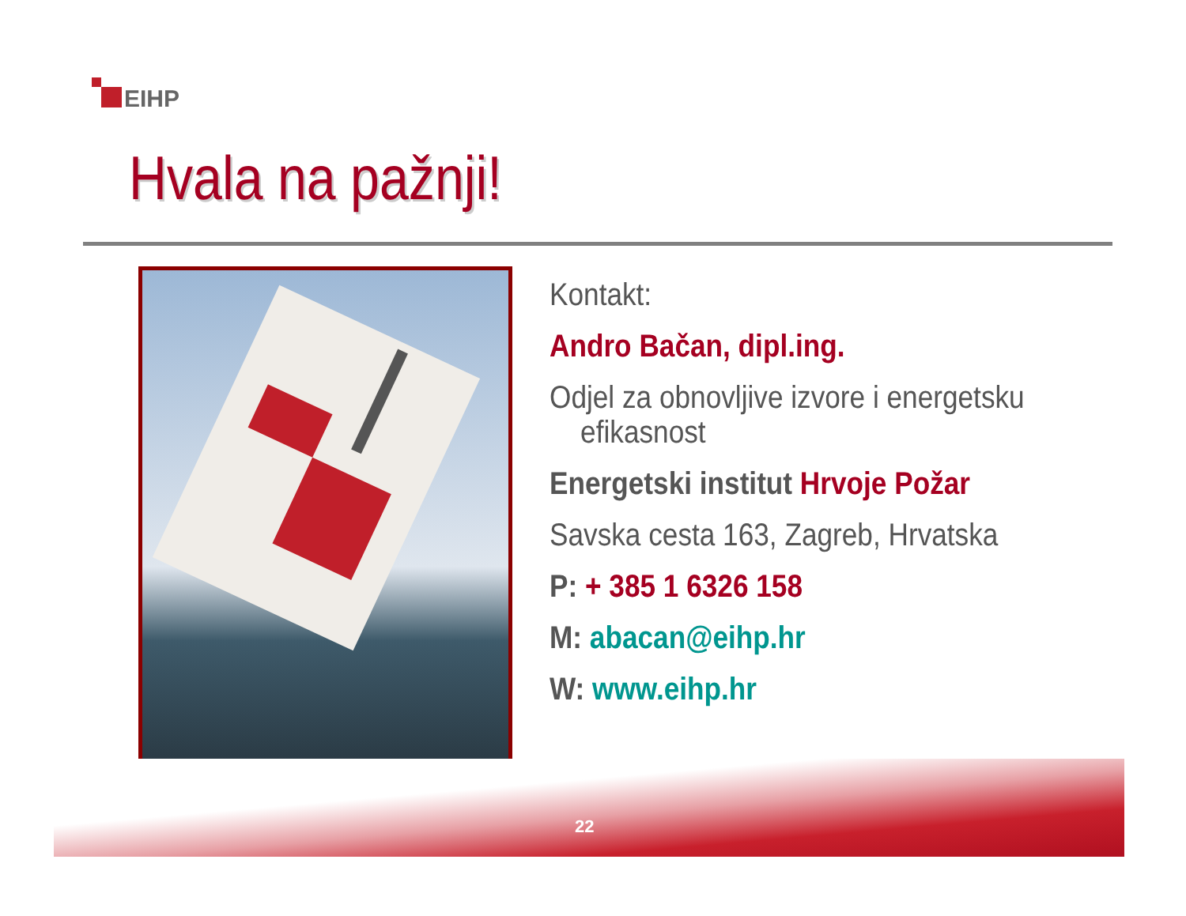EIHP
Hvala na pažnji!
Kontakt:
Andro Bačan, dipl.ing.
Odjel za obnovljive izvore i energetsku
efikasnost
Energetski institut Hrvoje Požar
Savska cesta 163, Zagreb, Hrvatska
P: + 385 1 6326 158
M: abacan@eihp.hr
W: www.eihp.hr
22